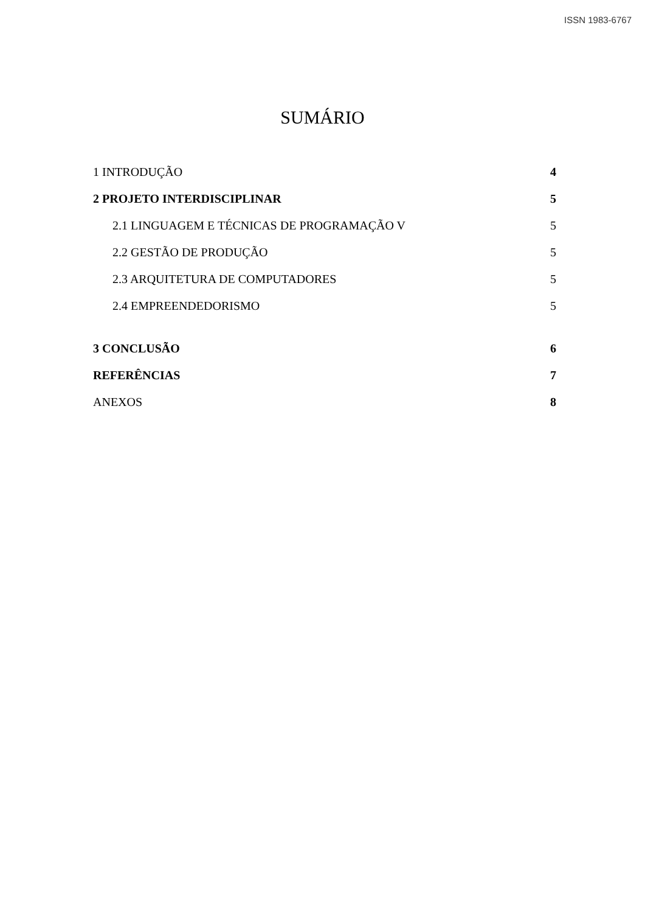ISSN 1983-6767
SUMÁRIO
1 INTRODUÇÃO 4
2 PROJETO INTERDISCIPLINAR 5
2.1 LINGUAGEM E TÉCNICAS DE PROGRAMAÇÃO V 5
2.2 GESTÃO DE PRODUÇÃO 5
2.3 ARQUITETURA DE COMPUTADORES 5
2.4 EMPREENDEDORISMO 5
3 CONCLUSÃO 6
REFERÊNCIAS 7
ANEXOS 8